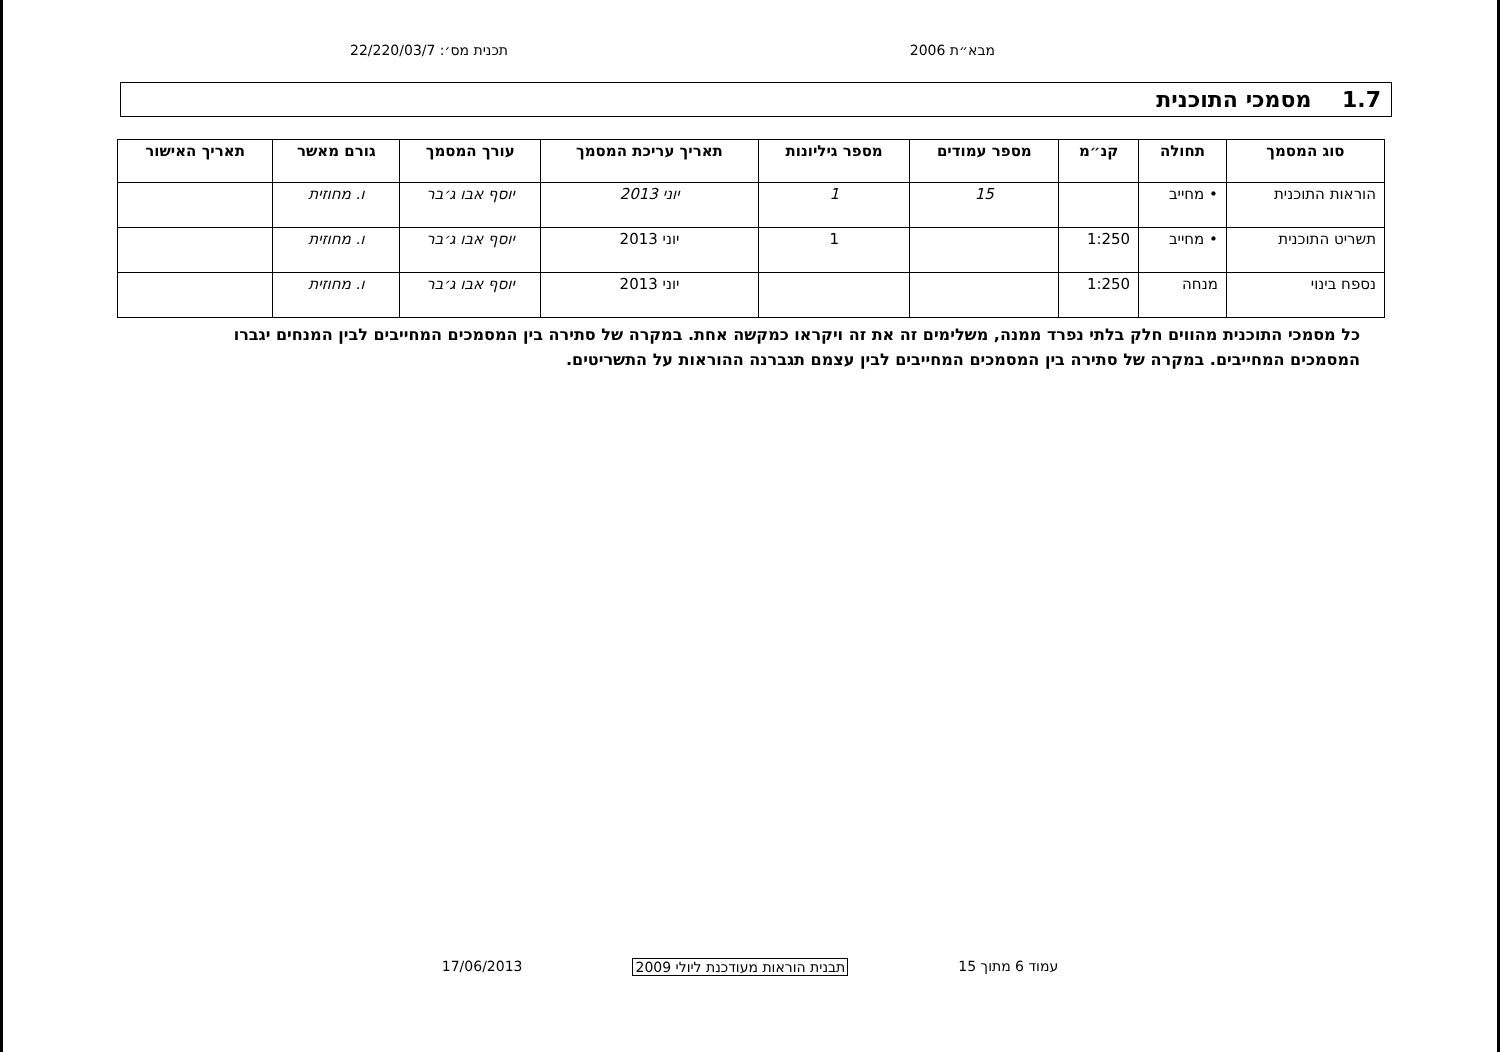מבא״ת 2006 תכנית מס׳: 22/220/03/7
1.7 מסמכי התוכנית
| סוג המסמך | תחולה | קנ״מ | מספר עמודים | מספר גיליונות | תאריך עריכת המסמך | עורך המסמך | גורם מאשר | תאריך האישור |
| --- | --- | --- | --- | --- | --- | --- | --- | --- |
| הוראות התוכנית | • מחייב | | 15 | 1 | יוני 2013 | יוסף אבו ג׳בר | ו. מחוזית | |
| תשריט התוכנית | • מחייב | 1:250 | | 1 | יוני 2013 | יוסף אבו ג׳בר | ו. מחוזית | |
| נספח בינוי | מנחה | 1:250 | | | יוני 2013 | יוסף אבו ג׳בר | ו. מחוזית | |
כל מסמכי התוכנית מהווים חלק בלתי נפרד ממנה, משלימים זה את זה ויקראו כמקשה אחת. במקרה של סתירה בין המסמכים המחייבים לבין המנחים יגברו המסמכים המחייבים. במקרה של סתירה בין המסמכים המחייבים לבין עצמם תגברנה ההוראות על התשריטים.
עמוד 6 מתוך 15 תבנית הוראות מעודכנת ליולי 2009 17/06/2013